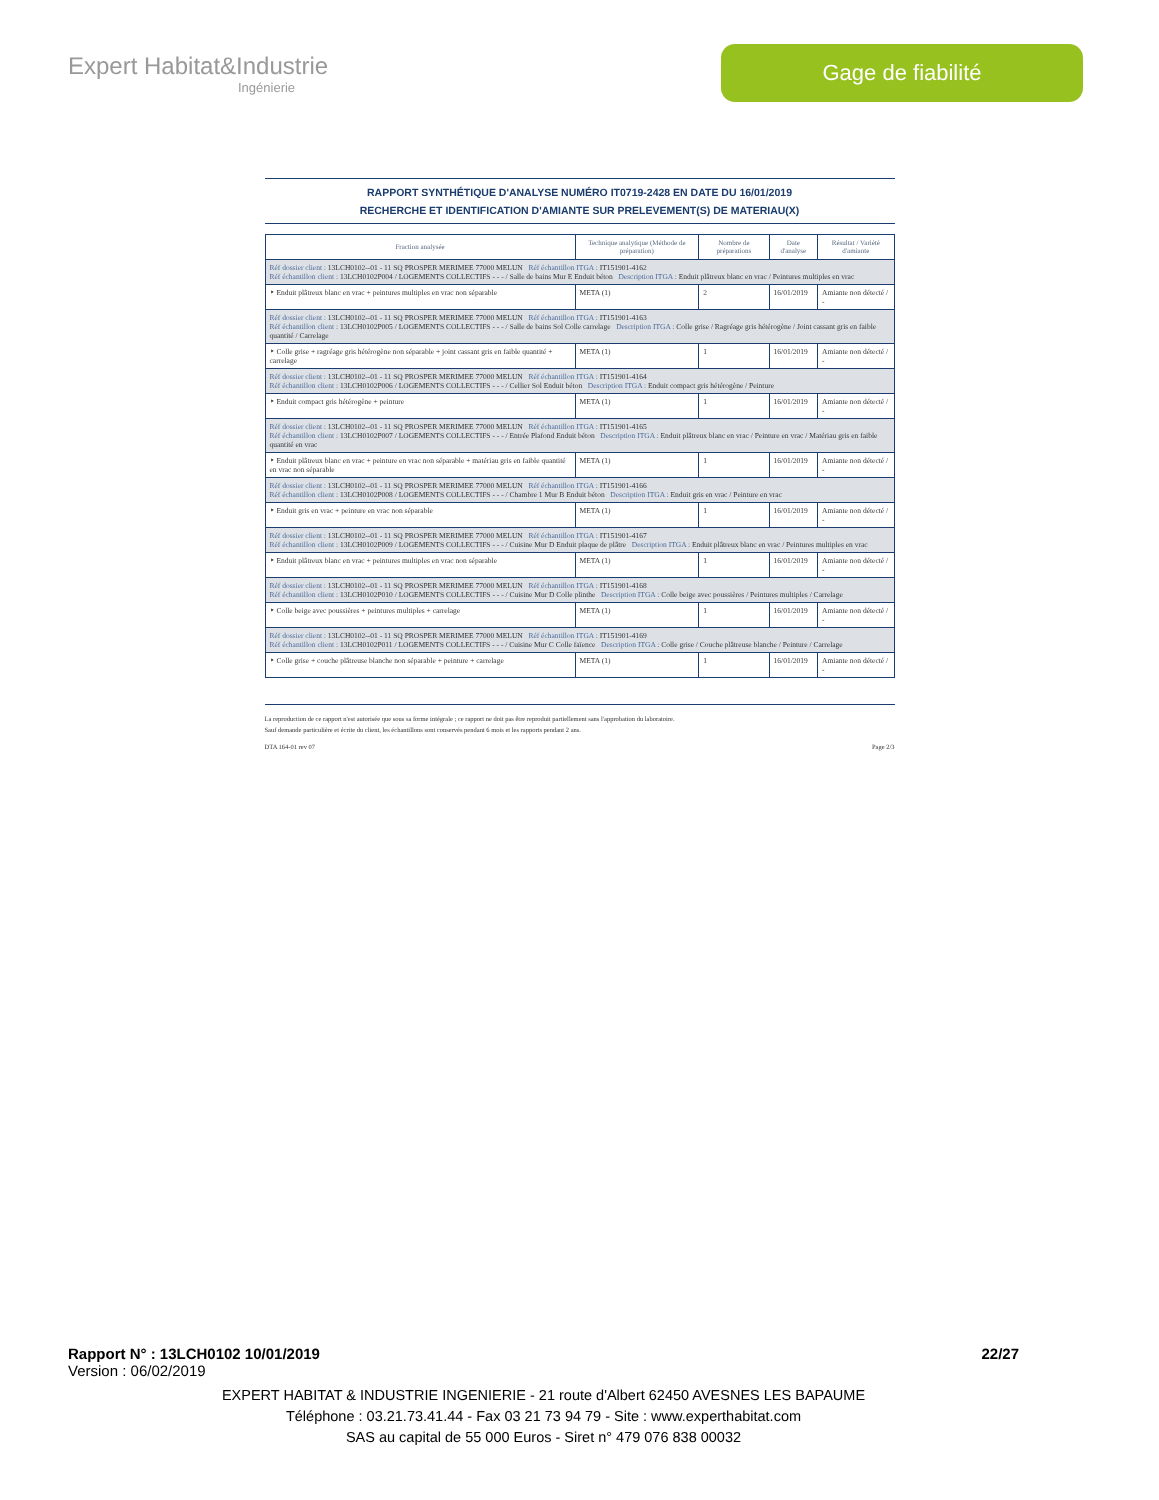Expert Habitat&Industrie
Ingénierie
Gage de fiabilité
RAPPORT SYNTHÉTIQUE D'ANALYSE NUMÉRO IT0719-2428 EN DATE DU 16/01/2019
RECHERCHE ET IDENTIFICATION D'AMIANTE SUR PRELEVEMENT(S) DE MATERIAU(X)
| Fraction analysée | Technique analytique (Méthode de préparation) | Nombre de préparations | Date d'analyse | Résultat / Variété d'amiante |
| --- | --- | --- | --- | --- |
| Réf dossier client : 13LCH0102--01 - 11 SQ PROSPER MERIMEE 77000 MELUN Réf échantillon ITGA : IT151901-4162 Réf échantillon client : 13LCH0102P004 / LOGEMENTS COLLECTIFS - - - / Salle de bains Mur E Enduit béton Description ITGA : Enduit plâtreux blanc en vrac / Peintures multiples en vrac | | | | |
| ‣ Enduit plâtreux blanc en vrac + peintures multiples en vrac non séparable | META (1) | 2 | 16/01/2019 | Amiante non détecté / - |
| Réf dossier client : 13LCH0102--01 - 11 SQ PROSPER MERIMEE 77000 MELUN Réf échantillon ITGA : IT151901-4163 Réf échantillon client : 13LCH0102P005 / LOGEMENTS COLLECTIFS - - - / Salle de bains Sol Colle carrelage Description ITGA : Colle grise / Ragréage gris hétérogène / Joint cassant gris en faible quantité / Carrelage | | | | |
| ‣ Colle grise + ragréage gris hétérogène non séparable + joint cassant gris en faible quantité + carrelage | META (1) | 1 | 16/01/2019 | Amiante non détecté / - |
| Réf dossier client : 13LCH0102--01 - 11 SQ PROSPER MERIMEE 77000 MELUN Réf échantillon ITGA : IT151901-4164 Réf échantillon client : 13LCH0102P006 / LOGEMENTS COLLECTIFS - - - / Cellier Sol Enduit béton Description ITGA : Enduit compact gris hétérogène / Peinture | | | | |
| ‣ Enduit compact gris hétérogène + peinture | META (1) | 1 | 16/01/2019 | Amiante non détecté / - |
| Réf dossier client : 13LCH0102--01 - 11 SQ PROSPER MERIMEE 77000 MELUN Réf échantillon ITGA : IT151901-4165 Réf échantillon client : 13LCH0102P007 / LOGEMENTS COLLECTIFS - - - / Entrée Plafond Enduit béton Description ITGA : Enduit plâtreux blanc en vrac / Peinture en vrac / Matériau gris en faible quantité en vrac | | | | |
| ‣ Enduit plâtreux blanc en vrac + peinture en vrac non séparable + matériau gris en faible quantité en vrac non séparable | META (1) | 1 | 16/01/2019 | Amiante non détecté / - |
| Réf dossier client : 13LCH0102--01 - 11 SQ PROSPER MERIMEE 77000 MELUN Réf échantillon ITGA : IT151901-4166 Réf échantillon client : 13LCH0102P008 / LOGEMENTS COLLECTIFS - - - / Chambre 1 Mur B Enduit béton Description ITGA : Enduit gris en vrac / Peinture en vrac | | | | |
| ‣ Enduit gris en vrac + peinture en vrac non séparable | META (1) | 1 | 16/01/2019 | Amiante non détecté / - |
| Réf dossier client : 13LCH0102--01 - 11 SQ PROSPER MERIMEE 77000 MELUN Réf échantillon ITGA : IT151901-4167 Réf échantillon client : 13LCH0102P009 / LOGEMENTS COLLECTIFS - - - / Cuisine Mur D Enduit plaque de plâtre Description ITGA : Enduit plâtreux blanc en vrac / Peintures multiples en vrac | | | | |
| ‣ Enduit plâtreux blanc en vrac + peintures multiples en vrac non séparable | META (1) | 1 | 16/01/2019 | Amiante non détecté / - |
| Réf dossier client : 13LCH0102--01 - 11 SQ PROSPER MERIMEE 77000 MELUN Réf échantillon ITGA : IT151901-4168 Réf échantillon client : 13LCH0102P010 / LOGEMENTS COLLECTIFS - - - / Cuisine Mur D Colle plinthe Description ITGA : Colle beige avec poussières / Peintures multiples / Carrelage | | | | |
| ‣ Colle beige avec poussières + peintures multiples + carrelage | META (1) | 1 | 16/01/2019 | Amiante non détecté / - |
| Réf dossier client : 13LCH0102--01 - 11 SQ PROSPER MERIMEE 77000 MELUN Réf échantillon ITGA : IT151901-4169 Réf échantillon client : 13LCH0102P011 / LOGEMENTS COLLECTIFS - - - / Cuisine Mur C Colle faïence Description ITGA : Colle grise / Couche plâtreuse blanche / Peinture / Carrelage | | | | |
| ‣ Colle grise + couche plâtreuse blanche non séparable + peinture + carrelage | META (1) | 1 | 16/01/2019 | Amiante non détecté / - |
La reproduction de ce rapport n'est autorisée que sous sa forme intégrale ; ce rapport ne doit pas être reproduit partiellement sans l'approbation du laboratoire.
Sauf demande particulière et écrite du client, les échantillons sont conservés pendant 6 mois et les rapports pendant 2 ans.
DTA 164-01 rev 07 Page 2/3
Rapport N° : 13LCH0102 10/01/2019 22/27
Version : 06/02/2019
EXPERT HABITAT & INDUSTRIE INGENIERIE - 21 route d'Albert 62450 AVESNES LES BAPAUME
Téléphone : 03.21.73.41.44 - Fax 03 21 73 94 79 - Site : www.experthabitat.com
SAS au capital de 55 000 Euros - Siret n° 479 076 838 00032